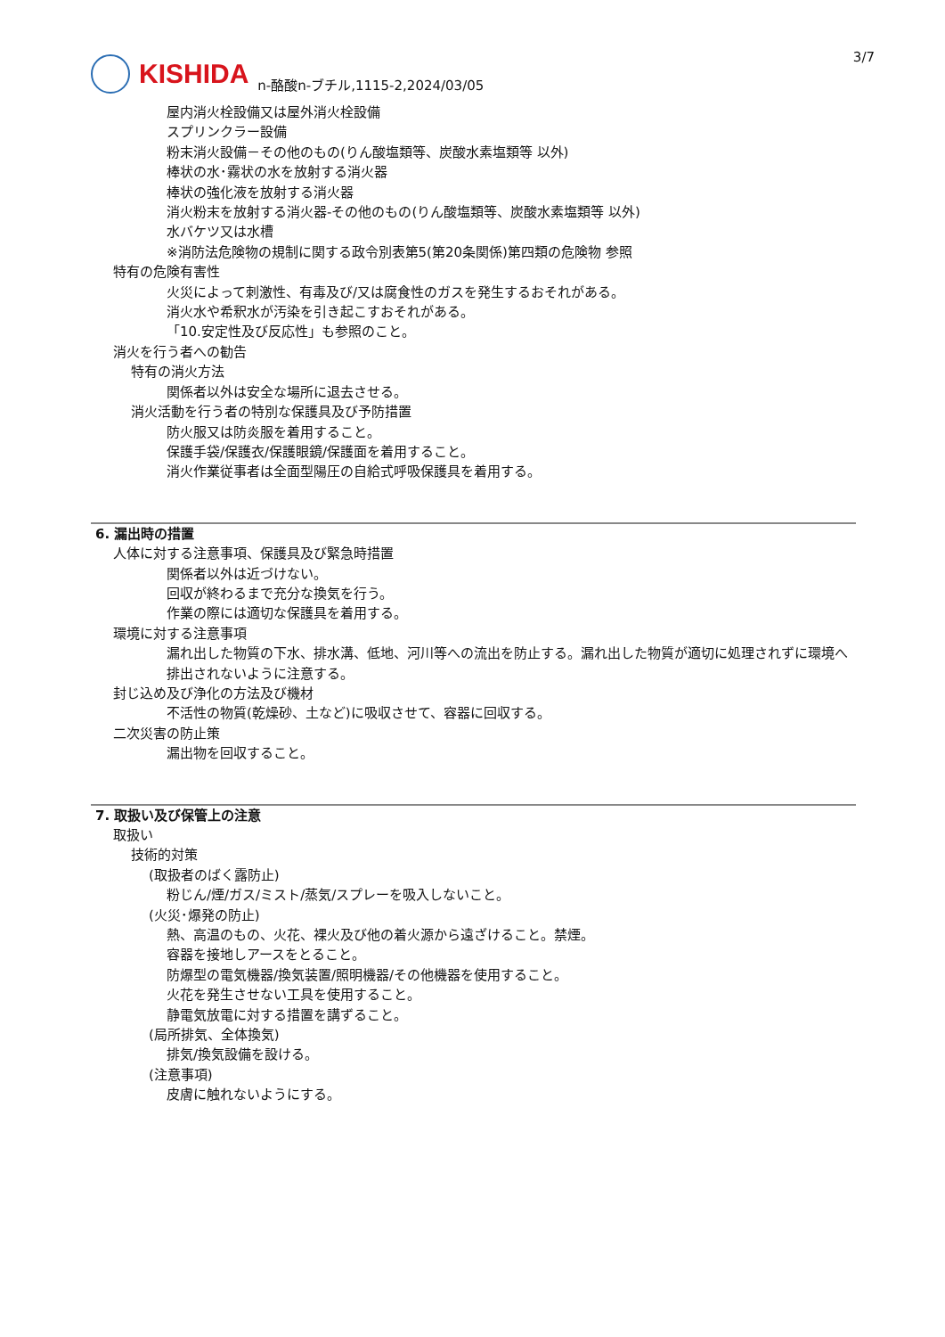KISHIDA
n-酪酸n-ブチル,1115-2,2024/03/05
3/7
屋内消火栓設備又は屋外消火栓設備
スプリンクラー設備
粉末消火設備－その他のもの(りん酸塩類等、炭酸水素塩類等 以外)
棒状の水･霧状の水を放射する消火器
棒状の強化液を放射する消火器
消火粉末を放射する消火器-その他のもの(りん酸塩類等、炭酸水素塩類等 以外)
水バケツ又は水槽
※消防法危険物の規制に関する政令別表第5(第20条関係)第四類の危険物 参照
特有の危険有害性
火災によって刺激性、有毒及び/又は腐食性のガスを発生するおそれがある。
消火水や希釈水が汚染を引き起こすおそれがある。
「10.安定性及び反応性」も参照のこと。
消火を行う者への勧告
特有の消火方法
関係者以外は安全な場所に退去させる。
消火活動を行う者の特別な保護具及び予防措置
防火服又は防炎服を着用すること。
保護手袋/保護衣/保護眼鏡/保護面を着用すること。
消火作業従事者は全面型陽圧の自給式呼吸保護具を着用する。
6. 漏出時の措置
人体に対する注意事項、保護具及び緊急時措置
関係者以外は近づけない。
回収が終わるまで充分な換気を行う。
作業の際には適切な保護具を着用する。
環境に対する注意事項
漏れ出した物質の下水、排水溝、低地、河川等への流出を防止する。漏れ出した物質が適切に処理されずに環境へ排出されないように注意する。
封じ込め及び浄化の方法及び機材
不活性の物質(乾燥砂、土など)に吸収させて、容器に回収する。
二次災害の防止策
漏出物を回収すること。
7. 取扱い及び保管上の注意
取扱い
技術的対策
(取扱者のばく露防止)
粉じん/煙/ガス/ミスト/蒸気/スプレーを吸入しないこと。
(火災･爆発の防止)
熱、高温のもの、火花、裸火及び他の着火源から遠ざけること。禁煙。
容器を接地しアースをとること。
防爆型の電気機器/換気装置/照明機器/その他機器を使用すること。
火花を発生させない工具を使用すること。
静電気放電に対する措置を講ずること。
(局所排気、全体換気)
排気/換気設備を設ける。
(注意事項)
皮膚に触れないようにする。